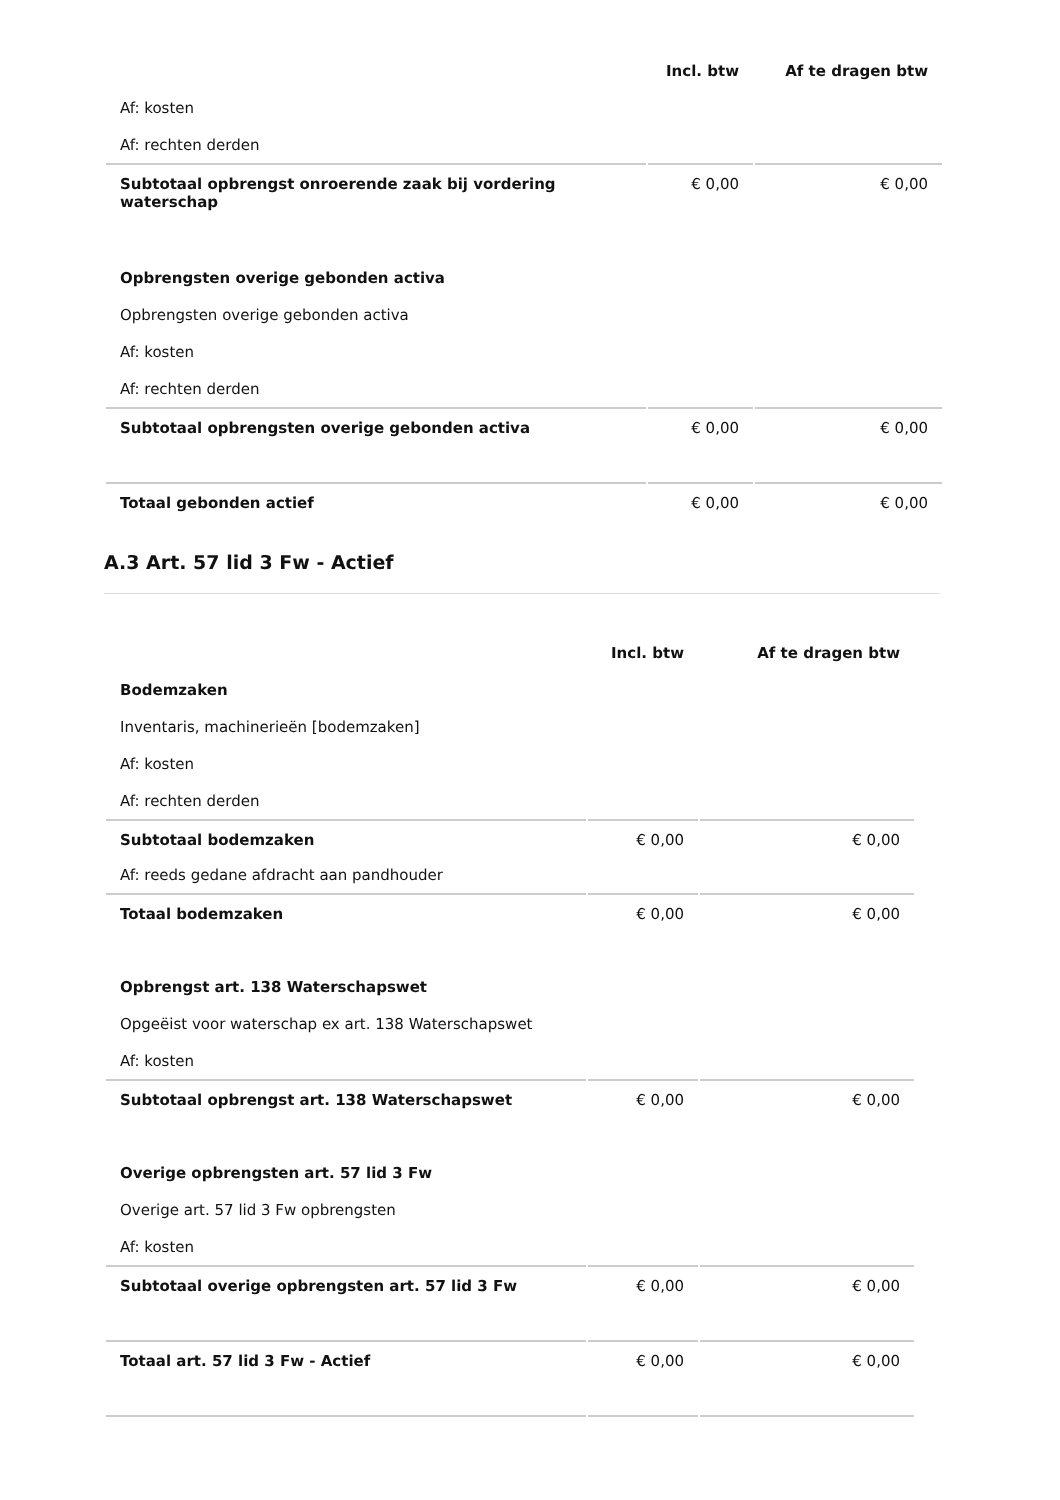| | Incl. btw | Af te dragen btw |
| Af: kosten | | |
| Af: rechten derden | | |
| Subtotaal opbrengst onroerende zaak bij vordering waterschap | € 0,00 | € 0,00 |
| Opbrengsten overige gebonden activa | | |
| Opbrengsten overige gebonden activa | | |
| Af: kosten | | |
| Af: rechten derden | | |
| Subtotaal opbrengsten overige gebonden activa | € 0,00 | € 0,00 |
| Totaal gebonden actief | € 0,00 | € 0,00 |
A.3 Art. 57 lid 3 Fw - Actief
| | Incl. btw | Af te dragen btw |
| Bodemzaken | | |
| Inventaris, machinerieën [bodemzaken] | | |
| Af: kosten | | |
| Af: rechten derden | | |
| Subtotaal bodemzaken | € 0,00 | € 0,00 |
| Af: reeds gedane afdracht aan pandhouder | | |
| Totaal bodemzaken | € 0,00 | € 0,00 |
| Opbrengst art. 138 Waterschapswet | | |
| Opgeëist voor waterschap ex art. 138 Waterschapswet | | |
| Af: kosten | | |
| Subtotaal opbrengst art. 138 Waterschapswet | € 0,00 | € 0,00 |
| Overige opbrengsten art. 57 lid 3 Fw | | |
| Overige art. 57 lid 3 Fw opbrengsten | | |
| Af: kosten | | |
| Subtotaal overige opbrengsten art. 57 lid 3 Fw | € 0,00 | € 0,00 |
| Totaal art. 57 lid 3 Fw - Actief | € 0,00 | € 0,00 |